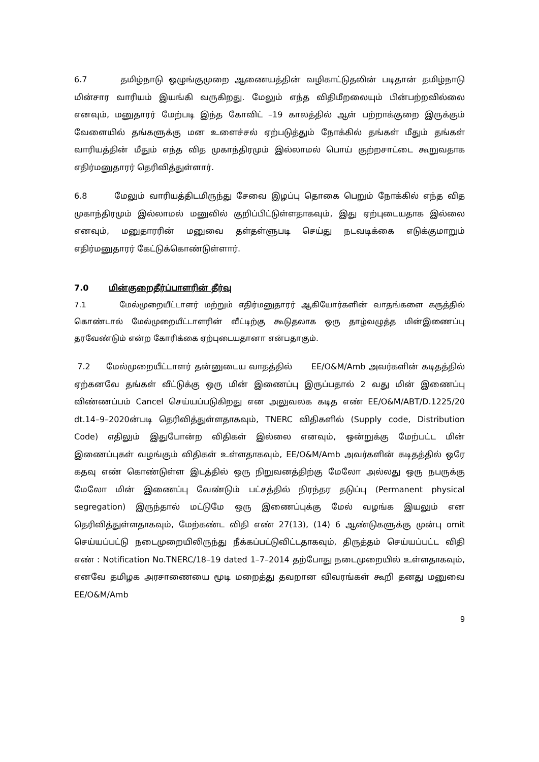6.7 தமிழ்நாடு ஒழுங்குமுறை ஆணையத்தின் வழிகாட்டுதலின் படிதான் தமிழ்நாடு மின்சார வாரியம் இயங்கி வருகிறது. மேலும் எந்த விதிமீறலையும் பின்பற்றவில்லை எனவும், மனுதாரர் மேற்படி இந்த கோவிட் –19 காலத்தில் ஆள் பற்றாக்குறை இருக்கும் வேளையில் தங்களுக்கு மன உளைச்சல் ஏற்படுத்தும் நோக்கில் தங்கள் மீதும் தங்கள் வாரியத்தின் மீதும் எந்த வித முகாந்திரமும் இல்லாமல் பொய் குற்றசாட்டை கூறுவதாக எதிர்மனுதாரர் தெரிவித்துள்ளார்.
6.8 மேலும் வாரியத்திடமிருந்து சேவை இழப்பு தொகை பெறும் நோக்கில் எந்த வித முகாந்திரமும் இல்லாமல் மனுவில் குறிப்பிட்டுள்ளதாகவும், இது ஏற்புடையதாக இல்லை எனவும், மனுதாரரின் மனுவை தள்தள்ளுபடி செய்து நடவடிக்கை எடுக்குமாறும் எதிர்மனுதாரர் கேட்டுக்கொண்டுள்ளார்.
7.0 மின்குறைதீர்ப்பாளரின் தீர்வு
7.1 மேல்முறையீட்டாளர் மற்றும் எதிர்மனுதாரர் ஆகியோர்களின் வாதங்களை கருத்தில் கொண்டால் மேல்முறையீட்டாளரின் வீட்டிற்கு கூடுதலாக ஒரு தாழ்வழுத்த மின்இணைப்பு தரவேண்டும் என்ற கோரிக்கை ஏற்புடையதானா என்பதாகும்.
7.2 மேல்முறையீட்டாளர் தன்னுடைய வாதத்தில் EE/O&M/Amb அவர்களின் கடிதத்தில் ஏற்கனவே தங்கள் வீட்டுக்கு ஒரு மின் இணைப்பு இருப்பதால் 2 வது மின் இணைப்பு விண்ணப்பம் Cancel செய்யப்படுகிறது என அலுவலக கடித எண் EE/O&M/ABT/D.1225/20 dt.14–9–2020ன்படி தெரிவித்துள்ளதாகவும், TNERC விதிகளில் (Supply code, Distribution Code) எதிலும் இதுபோன்ற விதிகள் இல்லை எனவும், ஒன்றுக்கு மேற்பட்ட மின் இணைப்புகள் வழங்கும் விதிகள் உள்ளதாகவும், EE/O&M/Amb அவர்களின் கடிதத்தில் ஒரே கதவு எண் கொண்டுள்ள இடத்தில் ஒரு நிறுவனத்திற்கு மேலோ அல்லது ஒரு நபருக்கு மேலோ மின் இணைப்பு வேண்டும் பட்சத்தில் நிரந்தர தடுப்பு (Permanent physical segregation) இருந்தால் மட்டுமே ஒரு இணைப்புக்கு மேல் வழங்க இயலும் என தெரிவித்துள்ளதாகவும், மேற்கண்ட விதி எண் 27(13), (14) 6 ஆண்டுகளுக்கு முன்பு omit செய்யப்பட்டு நடைமுறையிலிருந்து நீக்கப்பட்டுவிட்டதாகவும், திருத்தம் செய்யப்பட்ட விதி எண் : Notification No.TNERC/18–19 dated 1–7–2014 தற்போது நடைமுறையில் உள்ளதாகவும், எனவே தமிழக அரசாணையை மூடி மறைத்து தவறான விவரங்கள் கூறி தனது மனுவை EE/O&M/Amb
9